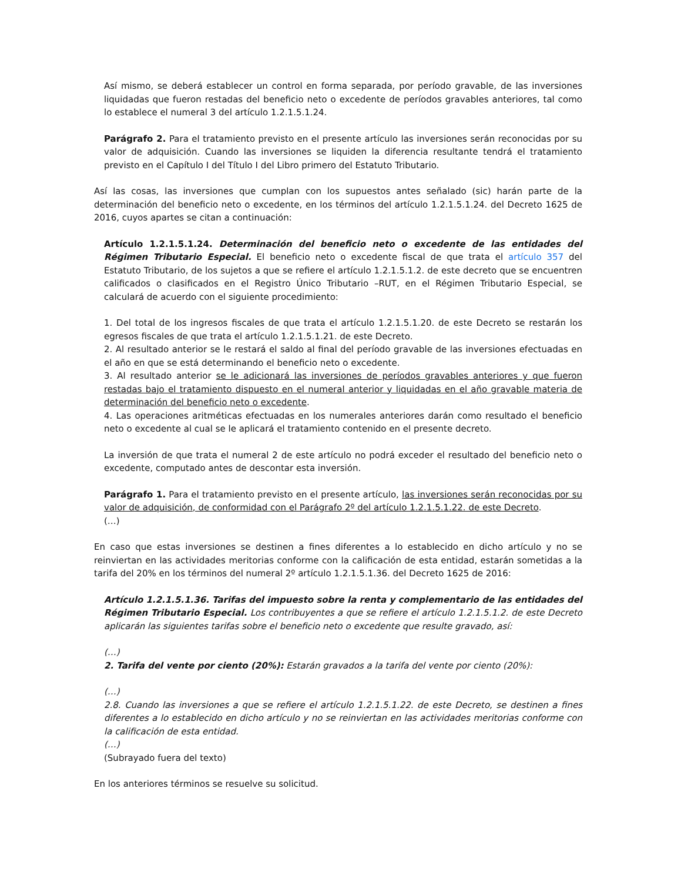Así mismo, se deberá establecer un control en forma separada, por período gravable, de las inversiones liquidadas que fueron restadas del beneficio neto o excedente de períodos gravables anteriores, tal como lo establece el numeral 3 del artículo 1.2.1.5.1.24.
Parágrafo 2. Para el tratamiento previsto en el presente artículo las inversiones serán reconocidas por su valor de adquisición. Cuando las inversiones se liquiden la diferencia resultante tendrá el tratamiento previsto en el Capítulo I del Título I del Libro primero del Estatuto Tributario.
Así las cosas, las inversiones que cumplan con los supuestos antes señalado (sic) harán parte de la determinación del beneficio neto o excedente, en los términos del artículo 1.2.1.5.1.24. del Decreto 1625 de 2016, cuyos apartes se citan a continuación:
Artículo 1.2.1.5.1.24. Determinación del beneficio neto o excedente de las entidades del Régimen Tributario Especial. El beneficio neto o excedente fiscal de que trata el artículo 357 del Estatuto Tributario, de los sujetos a que se refiere el artículo 1.2.1.5.1.2. de este decreto que se encuentren calificados o clasificados en el Registro Único Tributario –RUT, en el Régimen Tributario Especial, se calculará de acuerdo con el siguiente procedimiento:
1. Del total de los ingresos fiscales de que trata el artículo 1.2.1.5.1.20. de este Decreto se restarán los egresos fiscales de que trata el artículo 1.2.1.5.1.21. de este Decreto.
2. Al resultado anterior se le restará el saldo al final del período gravable de las inversiones efectuadas en el año en que se está determinando el beneficio neto o excedente.
3. Al resultado anterior se le adicionará las inversiones de períodos gravables anteriores y que fueron restadas bajo el tratamiento dispuesto en el numeral anterior y liquidadas en el año gravable materia de determinación del beneficio neto o excedente.
4. Las operaciones aritméticas efectuadas en los numerales anteriores darán como resultado el beneficio neto o excedente al cual se le aplicará el tratamiento contenido en el presente decreto.
La inversión de que trata el numeral 2 de este artículo no podrá exceder el resultado del beneficio neto o excedente, computado antes de descontar esta inversión.
Parágrafo 1. Para el tratamiento previsto en el presente artículo, las inversiones serán reconocidas por su valor de adquisición, de conformidad con el Parágrafo 2º del artículo 1.2.1.5.1.22. de este Decreto.
(…)
En caso que estas inversiones se destinen a fines diferentes a lo establecido en dicho artículo y no se reinviertan en las actividades meritorias conforme con la calificación de esta entidad, estarán sometidas a la tarifa del 20% en los términos del numeral 2º artículo 1.2.1.5.1.36. del Decreto 1625 de 2016:
Artículo 1.2.1.5.1.36. Tarifas del impuesto sobre la renta y complementario de las entidades del Régimen Tributario Especial. Los contribuyentes a que se refiere el artículo 1.2.1.5.1.2. de este Decreto aplicarán las siguientes tarifas sobre el beneficio neto o excedente que resulte gravado, así:
(…)
2. Tarifa del vente por ciento (20%): Estarán gravados a la tarifa del vente por ciento (20%):
(…)
2.8. Cuando las inversiones a que se refiere el artículo 1.2.1.5.1.22. de este Decreto, se destinen a fines diferentes a lo establecido en dicho artículo y no se reinviertan en las actividades meritorias conforme con la calificación de esta entidad.
(…)
(Subrayado fuera del texto)
En los anteriores términos se resuelve su solicitud.